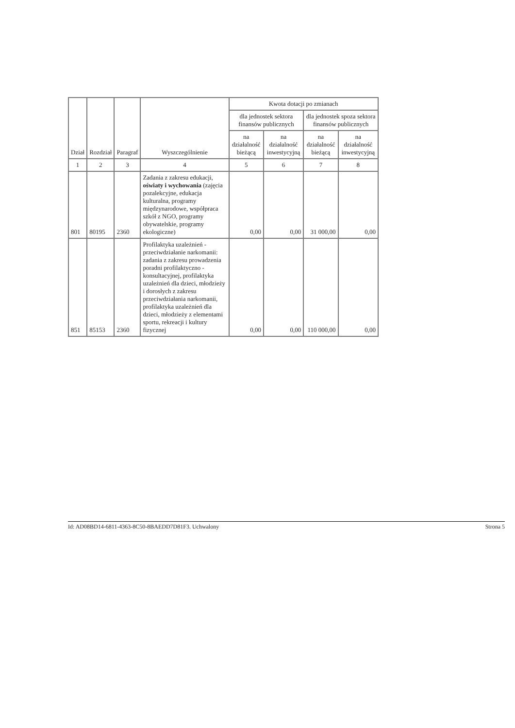| Dział | Rozdział | Paragraf | Wyszczególnienie | Kwota dotacji po zmianach | | | |
| --- | --- | --- | --- | --- | --- | --- | --- |
| | | | | dla jednostek sektora finansów publicznych | | dla jednostek spoza sektora finansów publicznych | |
| | | | | na działalność bieżącą | na działalność inwestycyjną | na działalność bieżącą | na działalność inwestycyjną |
| 1 | 2 | 3 | 4 | 5 | 6 | 7 | 8 |
| 801 | 80195 | 2360 | Zadania z zakresu edukacji, oświaty i wychowania (zajęcia pozalekcyjne, edukacja kulturalna, programy międzynarodowe, współpraca szkół z NGO, programy obywatelskie, programy ekologiczne) | 0,00 | 0,00 | 31 000,00 | 0,00 |
| 851 | 85153 | 2360 | Profilaktyka uzależnień - przeciwdziałanie narkomanii: zadania z zakresu prowadzenia poradni profilaktyczno - konsultacyjnej, profilaktyka uzależnień dla dzieci, młodzieży i dorosłych z zakresu przeciwdziałania narkomanii, profilaktyka uzależnień dla dzieci, młodzieży z elementami sportu, rekreacji i kultury fizycznej | 0,00 | 0,00 | 110 000,00 | 0,00 |
Id: AD08BD14-6811-4363-8C50-8BAEDD7D81F3. Uchwalony Strona 5